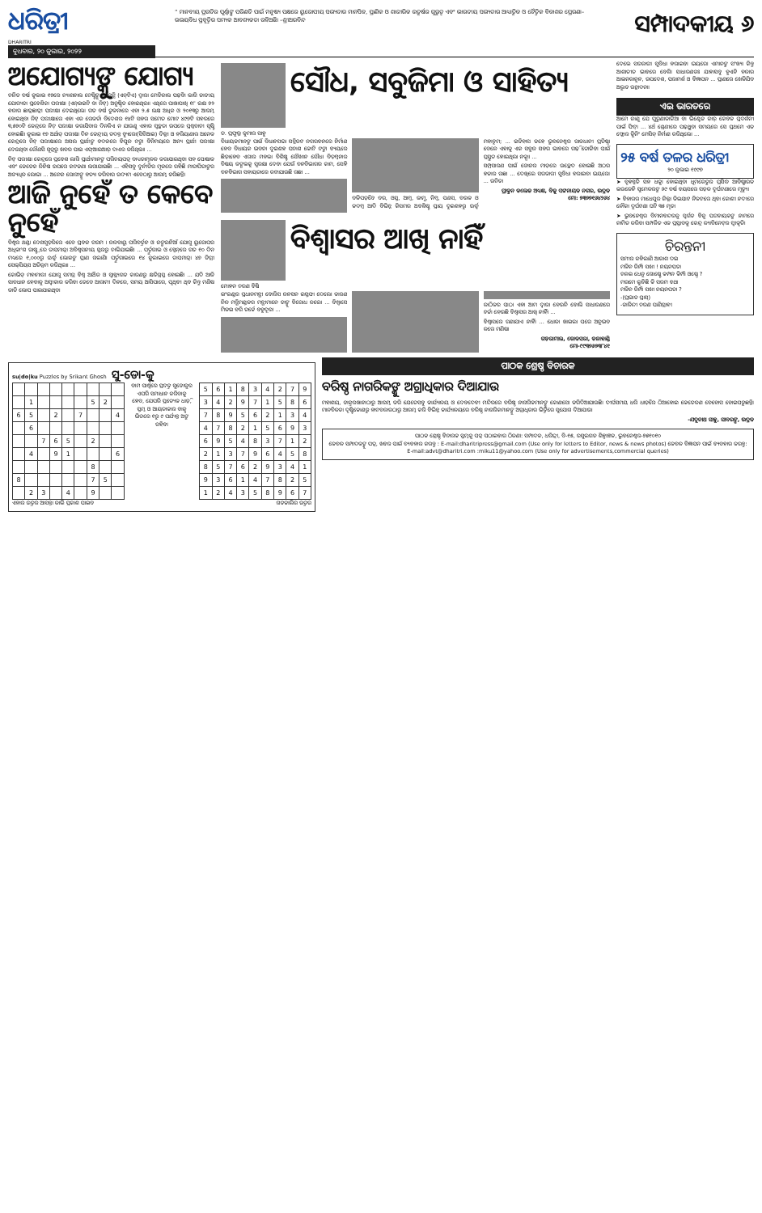ଧରିତ୍ରୀ
DHARITRI
ବୁଧବାର, ୨୦ ଜୁଲାଇ, ୨୦୨୨
“ ମାନବୀୟ ପ୍ରଗତିର ପୂର୍ଣ୍ଣାଙ୍ଗ ପରିଣତି ପାଇଁ ମନୁଷ୍ୟ ପକ୍ଷରେ ୟୁରୋପୀୟ ସଭ୍ୟତାର ମାନସିକ, ପ୍ରାଣିକ ଓ ଶାରୀରିକ ଉତ୍କର୍ଷର ଗୁରୁତ୍ୱ ଏବଂ ଭାରତୀୟ ସଭ୍ୟତାର ଆଧ୍ୟାତ୍ମିକ ଓ ଚୈତ୍ତିକ ବିକାଶର ପ୍ରେରଣା– ଉଭୟବିଧ ପ୍ରବୃତ୍ତିର ସମ୍ୟକ ଆବଶ୍ୟକତା ରହିଅଛି। –ଶ୍ରୀଅରବିନ୍ଦ
ସମ୍ପାଦକୀୟ ୬
ଅଯୋଗ୍ୟଙ୍କୁ ଯୋଗ୍ୟ
ଚଳିତ ବର୍ଷ ଜୁଲାଇ ୧୭ରେ ନ୍ୟାଶନାଲ ଟେଷ୍ଟିଙ୍ଗ୍ ଏଜେନ୍ସି (ଏନ୍‌ଟିଏ) ଦ୍ୱାରା ମେଡିକାଲ ପଢ଼ିବା ଲାଗି ଜାତୀୟ ଯୋଗ୍ୟତା ପ୍ରବେଶିକା ପରୀକ୍ଷା (ଏନ୍‌ଇଇଟି ବା ନିଟ୍) ଅନୁଷ୍ଠିତ ହୋଇଥିଲା। ଏଥିରେ ପାଖାପାଖି ୧୮ ଲକ୍ଷ ୭୨ ହଜାର ଛାତ୍ରଛାତ୍ରୀ ପରୀକ୍ଷା ଦେଇଥିଲେ। ଗତ ବର୍ଷ ତୁଳନାରେ ଏହା ୨.୫ ଲକ୍ଷ ଅଧିକ ଓ ୨୦୧୩ରୁ ଆରମ୍ଭ ହୋଇଥିବା ନିଟ୍ ପରୀକ୍ଷାରେ ଏହା ଏକ ରେକର୍ଡ। ବିଦେଶର ୧୪ଟି ସହର ସମେତ ମୋଟ ୪୯୭ଟି ସହରରେ ୩,୫୭୦ଟି କେନ୍ଦ୍ରରେ ନିଟ୍ ପରୀକ୍ଷା କରାଯିବାର ଦିନକିଏ ନ ଯାଉଣୁ ଏହାର ସ୍ୱଚ୍ଛତା ଉପରେ ପ୍ରଶ୍ନବାଚୀ ସୃଷ୍ଟି ହୋଇଛି। ଜୁଲାଇ ୧୭ ଅର୍ଥାତ୍ ପରୀକ୍ଷା ଦିନ କେନ୍ଦ୍ରୀୟ ତଦନ୍ତ ବ୍ୟୁରୋ(ସିବିଆଇ) ଦିଲ୍ଲୀ ଓ ହରିୟାଣାର ଅନେକ କେନ୍ଦ୍ରରେ ନିଟ୍ ପରୀକ୍ଷାରେ ଅସଲ ପ୍ରାର୍ଥୀଙ୍କ ବଦଳରେ ବିପୁଳ ଟଙ୍କା ବିନିମୟରେ ଅନ୍ୟ ପ୍ରାର୍ଥୀ ପରୀକ୍ଷା ଦେଉଥିବା କୌଣସି ସୂତ୍ରରୁ ଖବର ପାଇ ଏଫ୍‌ଆଇଆର୍ ଦାଏର କରିଥିଲା। ...
ନିଟ୍ ପରୀକ୍ଷା କେନ୍ଦ୍ରରେ ପ୍ରବେଶ ଲାଗି ପ୍ରାର୍ଥୀମାନଙ୍କ ପରିଚୟପତ୍ର ବାଧ୍ୟତାମୂଳକ କରାଯାଇଥିବା ସହ ପୋଷାକ ଏବଂ କେତେକ ଜିନିଷ ଉପରେ କଟକଣା ଲଗାଯାଇଛି। ... ଏହିସବୁ ଦୁର୍ନୀତିର ମୂଳରେ ରହିଛି ମାତାପିତାଙ୍କର ଅତ୍ୟଧିକ ଲୋଭ। ... ଅନେକ ରୋଗୀଙ୍କୁ ହତ୍ୟା କରିବାର ଉଦ୍ୟମ ଏବେଠାରୁ ଆରମ୍ଭ କରିଛନ୍ତି।
ଆଜି ନୁହେଁ ତ କେବେ ନୁହେଁ
ବିଶ୍ୱର ଥଣ୍ଡା ଦେଶଗୁଡ଼ିକରେ ଏବେ ପ୍ରବଳ ଗରମ । ଜଳବାୟୁ ପରିବର୍ତ୍ତନ ଓ ଜଙ୍ଗଲନିଆଁ ଯୋଗୁ ୟୁରୋପର ଅଧିକାଂଶ ରାଷ୍ଟ୍ରରେ ତାପମାତ୍ରା ଅବିଶ୍ୱସନୀୟ ସ୍ତରରୁ ଚାଲିଯାଇଛି। ... ପର୍ତ୍ତୁଗାଲ ଓ ସ୍ପେନ୍‌ରେ ଗତ ୧୦ ଦିନ ମଧ୍ୟରେ ୧,୦୦୦ରୁ ଊର୍ଦ୍ଧ୍ୱ ଲୋକଙ୍କ ପ୍ରାଣ ଗଲାଣି। ପର୍ତ୍ତୁଗାଲରେ ୧୪ ଜୁଲାଇରେ ତାପମାତ୍ରା ୪୭ ଡିଗ୍ରୀ ସେଲ୍‌ସିୟସ ଅତିକ୍ରମ କରିଥିଲା। ...
କୋଭିଡ୍ ମହାମାରୀ ଯୋଗୁ ସମଗ୍ର ବିଶ୍ୱ ଆର୍ଥିକ ଓ ସ୍ୱାସ୍ଥ୍ୟଗତ କାରଣରୁ କ୍ଷତିଗ୍ରସ୍ତ ହୋଇଛି। ... ଯଦି ଆଜି ସାବଧାନ ହେବାକୁ ଅସ୍ୱୀକାର କରିବା ତେବେ ଆଗାମୀ ଦିନରେ, ସମୟ ଆସିପାରେ, ପୃଥିବୀ ଥିବ କିନ୍ତୁ ମଣିଷ ଜାତି ଲୋପ ପାଇଯାଇଥିବ।
ଡ. ପ୍ରଫୁଲ୍ଲ କୁମାର ସାହୁ
ସୌଧ, ସବୁଜିମା ଓ ସାହିତ୍ୟ
ବିଧାୟକମାନଙ୍କ ପାଇଁ ବିଧାନସଭା ସନ୍ନିକଟ ନଗରବନରେ ନିର୍ମାଣ ହେବ ବିଧାୟକ ଭବନ। ଦୁଇଶହ ପଚାଶ କୋଟି ଟଙ୍କା ବ୍ୟୟରେ ଛିଡ଼ାହେବ ଏଗାର ମହଲା ବିଶିଷ୍ଟ ସୌଖୀନ ସୌଧ। ବିଡ଼ମ୍ବନାର ବିଷୟ ଜଙ୍ଗଲକୁ ସୁରକ୍ଷା ଦେବା ଯେଉଁ ବନବିଭାଗର କାମ, ସେହି ବନବିଭାଗ ସହାୟତାରେ କଟାଯାଉଛି ଗଛ। ...
ବଳିପଡ଼ିବେ ବର, ଓସ୍ତ, ଆମ୍ବ, ଜାମୁ, ନିମ୍ବ, ପଣସ, ବଉଳ ଓ କଦମ୍ବ ଆଦି ବିଭିନ୍ନ କିସମର ଅବଶିଷ୍ଟ ପ୍ରାୟ ଦୁଇଶହରୁ ଊର୍ଦ୍ଧ୍ୱ ମହାଦ୍ରୁମ; ... ଇତିହାସ କହେ ଭୁବନେଶ୍ୱର ରାଜଧାନୀ ପ୍ରତିଷ୍ଠା ବେଳେ ଏହାକୁ ଏକ ସବୁଜ ସହର ଭାବରେ ଗଢ଼ି ତୋଳିବା ପାଇଁ ପ୍ରସ୍ତୁତ ହୋଇଥିଲା ନକ୍ସା। ...
ସମ୍ପ୍ରସାରଣ ପାଇଁ ଡୋଜର ମାଡ଼ରେ ଉଚ୍ଛେଦ ହୋଇଛି ଅଠର ହଜାର ଗଛ। ... ଦେଖିଲେ ସରକାରୀ ସୁବିଧା ହରାଇବା ଭୟରେ। ... ଉଚିତ।
ପ୍ରାକ୍ତନ କଲେଜ ଅଧ୍ୟକ୍ଷ, ବିଜୁ ପଟ୍ଟନାୟକ ନଗର, ଭଦ୍ରକ
ମୋ: ୭୩୭୭୧୬୪୨୬୪
ମୋହନ ଚରଣ ବିଷି
ବିଶ୍ୱାସର ଆଖି ନାହିଁ
ଇଂଲଣ୍ଡର ପ୍ରଧାନମନ୍ତ୍ରୀ ବୋରିସ ଜନସନ ଇସ୍ତଫା ଦେଲେ। କାରଣ ନିଜ ମନ୍ତ୍ରିମଣ୍ଡଳର ମନ୍ତ୍ରୀମାନେ ତାଙ୍କୁ ବିରୋଧ କଲେ। ... ବିଶ୍ୱାସେ ମିଳଇ ହରି ତର୍କେ ବହୁଦୂର। ...
କାଠିକର ପାଠ। ଏହା ଆମ ଦ୍ୱାରା ହେଉନି ବୋଲି ସାଧାରଣରେ ଚର୍ଚ୍ଚା ହେଉଛି ବିଶ୍ୱାସର ଆଖି ନାହିଁ। ...
ବିଶ୍ୱାସରେ ଗଣାଯାଏ ନାହିଁ। ... ଧୋକା ଖାଇଲା ପରେ ଅନୁଭବ କରେ ମଣିଷ।
ଗଡ଼ରାମାଲ, କୋକସରା, କଳାହାଣ୍ଡି
ମୋ-୯୯୩୭୬୭୩୮୪୧
ଦେଲେ ସରକାରୀ ସୁବିଧା ହରାଇବା ଭୟରେ। ଏମାନଙ୍କ ସଂଖ୍ୟା କିନ୍ତୁ ଆଶାତୀତ ଭାବରେ ବେଶି। ସାଧାରଣତଃ ଯାହାସବୁ ହୁଏନି ହଜାର ଆଇନକାନୁନ, ଉପଦେଶ, ପରାମର୍ଶ ଓ ବିଜ୍ଞାପନ ... ପ୍ରାଣରେ ଖେଳିଯିବ ଅଦ୍ଭୁତ ଉନ୍ମାଦନା।
ଏଇ ଭାରତରେ
ଆମେ ଜାଣୁ ଯେ ପୁରୁଣାକାଳିଆ ବା ଭିଣ୍ଟେଜ କାର୍ କେବଳ ପ୍ରଦର୍ଶନୀ ପାଇଁ ଫିଟ୍। ... ୪ର୍ଥ ଶ୍ରେଣୀରେ ପଢ଼ୁଥିବା ସମୟରେ ସେ ପ୍ରଥମେ ଏକ ଫ୍ଲୋର କ୍ଲିନିଂ ମେସିନ୍ ନିର୍ମାଣ କରିଥିଲେ। ...
୨୫ ବର୍ଷ ତଳର ଧରିତ୍ରୀ
୨୦ ଜୁଲାଇ ୧୯୯୭
➤ ବୃହସ୍ପତି ସହ ଧକ୍କା ହୋଇଥିବା ଧୂମକେତୁର ପ୍ରସିଦ୍ଧ ଆବିଷ୍କାରକ ଇଉଜେନି ସୁମେକରଙ୍କ ୬୯ ବର୍ଷ ବୟସରେ ସଡ଼କ ଦୁର୍ଘଟଣାରେ ମୃତ୍ୟୁ।
➤ ବିହାରର ମାଧେପୁର ଜିଲ୍ଲା କିଇଯାଟ ନିକଟରେ ଥିବା କୋଶୀ ନଦୀରେ ନୌକା ଦୁର୍ଘଟଣା ଘଟି ୩୫ ମୃତ।
➤ ଭୁବନେଶ୍ୱର ବିମାନବନ୍ଦରକୁ ସ୍ୱର୍ଗତ ବିଜୁ ପଟ୍ଟନାୟକଙ୍କ ନାମରେ ନାମିତ କରିବା ସମ୍ପର୍କିତ ଏକ ପ୍ରସ୍ତାବକୁ କେନ୍ଦ୍ର କ୍ୟାବିନେଟ୍‌ର ସ୍ୱୀକୃତି।
ଚିରନ୍ତନୀ
ସମୀର କହିଲାଣି ଆକାଶ ଦଇ
ମଳିନ କିମ୍ପାଁ ସଖୀ ! ନୟନପତା
ଚଳଇ ଧେନୁ ଗୋଷ୍ଟେ କମ୍ପନ କିମ୍ପାଁ ଓଷ୍ଠେ ?
ମରମେ ଲୁଚିଛି କି ସରମ ବଥା
ମଳିନ କିମ୍ପାଁ ସଖୀ ନୟନପତା ?
-(ପ୍ରଭାତ ପ୍ରାସ୍)
-କାଳିନ୍ଦୀ ଚରଣ ପାଣିଗ୍ରାହୀ
su|do|ku Puzzles by Srikant Ghosh ସୁ-ଡୋ-କୁ
| | 1 | | | | | 5 | 2 | |
| 6 | 5 | | 2 | | 7 | | | 4 |
| | 6 | | | | | | | |
| | | 7 | 6 | 5 | | 2 | | |
| | 4 | | 9 | 1 | | | | 6 |
| | | | | | | 8 | | |
| 8 | | | | | | 7 | 5 | |
| | 2 | 3 | | 4 | | 9 | | |
ବାମ ପାର୍ଶ୍ୱରେ ପ୍ରଦତ୍ତ ସୁଡୋକୁର ଏପରି ସମାଧାନ କରିବାକୁ ହେବ, ଯେପରି ପ୍ରତ୍ୟେକ ଧାଡ଼ି, ସ୍ତମ୍ଭ ଓ ଆୟତାକାର ବାକ୍ସ ଭିତରେ ୧ରୁ ୯ ପର୍ଯ୍ୟନ୍ତ ଅଙ୍କ ରହିବ।
| 5 | 6 | 1 | 8 | 3 | 4 | 2 | 7 | 9 |
| 3 | 4 | 2 | 9 | 7 | 1 | 5 | 8 | 6 |
| 7 | 8 | 9 | 5 | 6 | 2 | 1 | 3 | 4 |
| 4 | 7 | 8 | 2 | 1 | 5 | 6 | 9 | 3 |
| 6 | 9 | 5 | 4 | 8 | 3 | 7 | 1 | 2 |
| 2 | 1 | 3 | 7 | 9 | 6 | 4 | 5 | 8 |
| 8 | 5 | 7 | 6 | 2 | 9 | 3 | 4 | 1 |
| 9 | 3 | 6 | 1 | 4 | 7 | 8 | 2 | 5 |
| 1 | 2 | 4 | 3 | 5 | 8 | 9 | 6 | 7 |
ଏହାର ଉତ୍ତର ଆସନ୍ତା କାଲି ପ୍ରକାଶ ପାଇବ ଗତକାଲିର ଉତ୍ତର
ପାଠକ ଶ୍ରେଷ୍ଠ ବିଚାରକ
ବରିଷ୍ଠ ନାଗରିକଙ୍କୁ ଅଗ୍ରାଧିକାର ଦିଆଯାଉ
ମହାଶୟ, ଡାକ୍ତରଖାନାଠାରୁ ଆରମ୍ଭ କରି ଯେତେସବୁ କାର୍ଯ୍ୟାଳୟ ଓ ଦେବଦେବୀ ମନ୍ଦିରରେ ବରିଷ୍ଠ ନାଗରିକମାନଙ୍କୁ କୋଣସୋ କରିଦିଆଯାଉଛି। ଦୀର୍ଘସମୟ ଧରି ଧାଡ଼ିରେ ଠିଆହୋଇ କେତେକଣ ବେହୋସ ହୋଇପଡୁଛନ୍ତି। ମାନବିକତା ଦୃଷ୍ଟିକୋଣରୁ ହାଟବଜାରଠାରୁ ଆରମ୍ଭ କରି ବିଭିନ୍ନ କାର୍ଯ୍ୟାଳୟରେ ବରିଷ୍ଠ ନାଗରିକମାନଙ୍କୁ ଅଗ୍ରାଧିକାର ଭିତ୍ତିରେ ସୁଯୋଗ ଦିଆଯାଉ।
-ଯଦୁନାଥ ସାହୁ, ସାବରଙ୍ଗ, ଭଦ୍ରକ
ପାଠକ ଶ୍ରେଷ୍ଠ ବିଚାରକ ସ୍ତମ୍ଭକୁ ପତ୍ର ପଠାଇବାର ଠିକଣା: ସମ୍ପାଦକ, ଧରିତ୍ରୀ, ବି-୧୫, ରସୁଲଗଡ ଶିଳ୍ପାଞ୍ଚଳ, ଭୁବନେଶ୍ୱର-୭୫୧୦୧୦
କେବଳ ସମ୍ପାଦକଙ୍କୁ ପତ୍ର, ଖବର ପାଇଁ ବ୍ୟବହାର କରନ୍ତୁ : E-mail:dharitripress@gmail.com (Use only for letters to Editor, news & news photos) କେବଳ ବିଜ୍ଞାପନ ପାଇଁ ବ୍ୟବହାର କରନ୍ତୁ: E-mail:advt@dharitri.com :miku11@yahoo.com (Use only for advertisements,commercial queries)